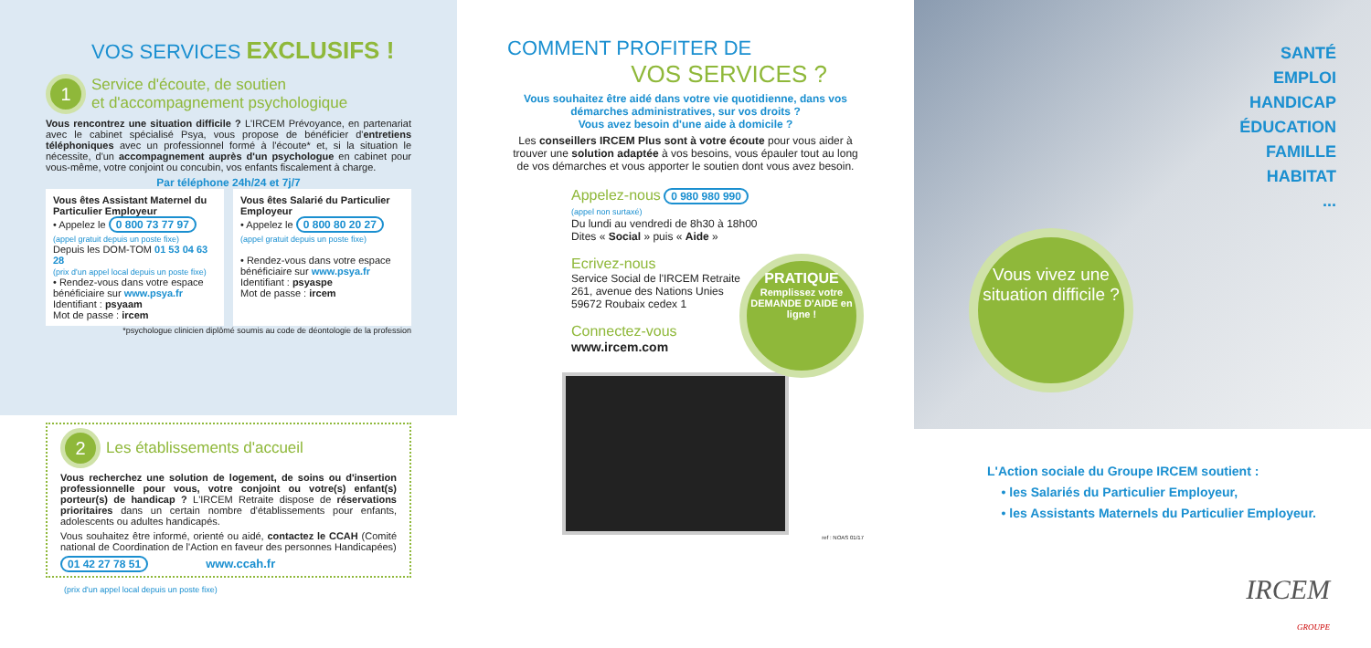VOS SERVICES EXCLUSIFS !
1 Service d'écoute, de soutien
et d'accompagnement psychologique
Vous rencontrez une situation difficile ? L'IRCEM Prévoyance, en partenariat avec le cabinet spécialisé Psya, vous propose de bénéficier d'entretiens téléphoniques avec un professionnel formé à l'écoute* et, si la situation le nécessite, d'un accompagnement auprès d'un psychologue en cabinet pour vous-même, votre conjoint ou concubin, vos enfants fiscalement à charge.
Par téléphone 24h/24 et 7j/7
Vous êtes Assistant Maternel du Particulier Employeur
• Appelez le 0 800 73 77 97
(appel gratuit depuis un poste fixe)
Depuis les DOM-TOM 01 53 04 63 28
(prix d'un appel local depuis un poste fixe)
• Rendez-vous dans votre espace bénéficiaire sur www.psya.fr
Identifiant : psyaam
Mot de passe : ircem
Vous êtes Salarié du Particulier Employeur
• Appelez le 0 800 80 20 27
(appel gratuit depuis un poste fixe)
• Rendez-vous dans votre espace bénéficiaire sur www.psya.fr
Identifiant : psyaspe
Mot de passe : ircem
*psychologue clinicien diplômé soumis au code de déontologie de la profession
2 Les établissements d'accueil
Vous recherchez une solution de logement, de soins ou d'insertion professionnelle pour vous, votre conjoint ou votre(s) enfant(s) porteur(s) de handicap ? L'IRCEM Retraite dispose de réservations prioritaires dans un certain nombre d'établissements pour enfants, adolescents ou adultes handicapés.
Vous souhaitez être informé, orienté ou aidé, contactez le CCAH (Comité national de Coordination de l'Action en faveur des personnes Handicapées)
01 42 27 78 51 www.ccah.fr
(prix d'un appel local depuis un poste fixe)
COMMENT PROFITER DE
VOS SERVICES ?
Vous souhaitez être aidé dans votre vie quotidienne, dans vos démarches administratives, sur vos droits ?
Vous avez besoin d'une aide à domicile ?
Les conseillers IRCEM Plus sont à votre écoute pour vous aider à trouver une solution adaptée à vos besoins, vous épauler tout au long de vos démarches et vous apporter le soutien dont vous avez besoin.
Appelez-nous 0 980 980 990
(appel non surtaxé)
Du lundi au vendredi de 8h30 à 18h00
Dites « Social » puis « Aide »
Ecrivez-nous
Service Social de l'IRCEM Retraite
261, avenue des Nations Unies
59672 Roubaix cedex 1
Connectez-vous
www.ircem.com
PRATIQUE
Remplissez votre DEMANDE D'AIDE en ligne !
ref : NOAS 01/17
SANTÉ
EMPLOI
HANDICAP
ÉDUCATION
FAMILLE
HABITAT
...
Vous vivez une situation difficile ?
L'Action sociale du Groupe IRCEM soutient :
• les Salariés du Particulier Employeur,
• les Assistants Maternels du Particulier Employeur.
IRCEM
GROUPE